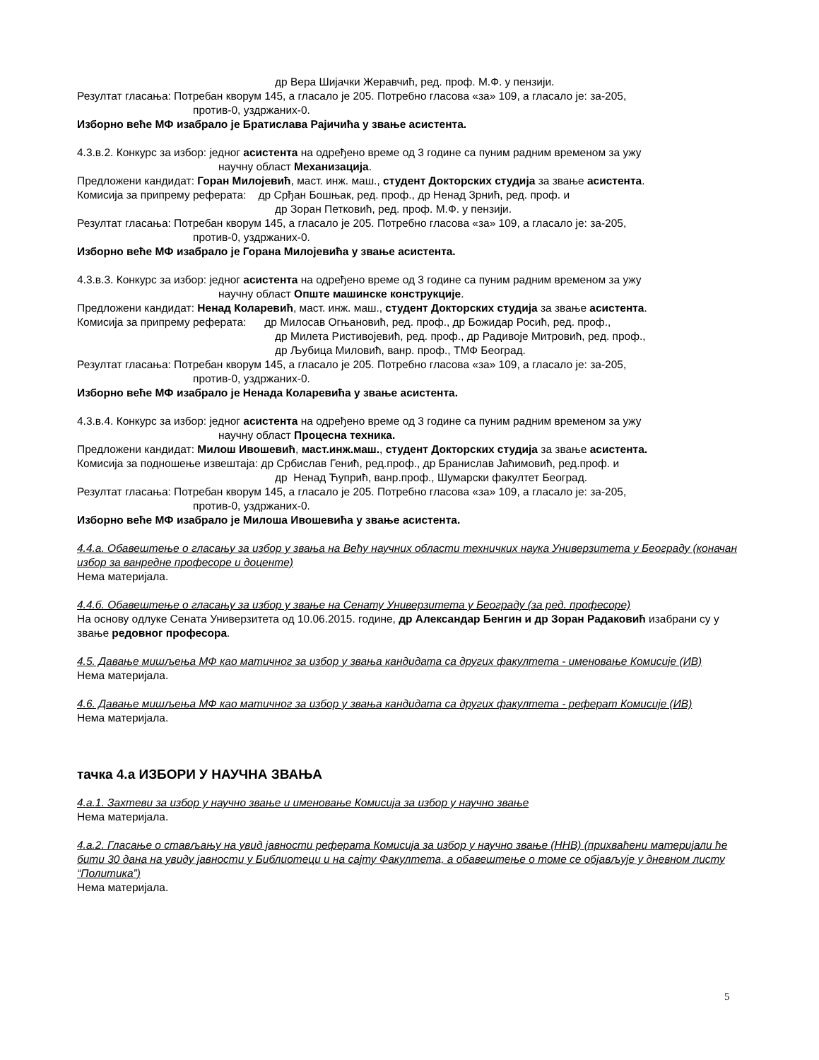др Вера Шијачки Жеравчић, ред. проф. М.Ф. у пензији.
Резултат гласања: Потребан кворум 145, а гласало је 205. Потребно гласова «за» 109, а гласало је: за-205,
против-0, уздржаних-0.
Изборно веће МФ изабрало је Братислава Рајичића у звање асистента.
4.3.в.2. Конкурс за избор: једног асистента на одређено време од 3 године са пуним радним временом за ужу
научну област Механизација.
Предложени кандидат: Горан Милојевић, маст. инж. маш., студент Докторских студија за звање асистента.
Комисија за припрему реферата: др Срђан Бошњак, ред. проф., др Ненад Зрнић, ред. проф. и
др Зоран Петковић, ред. проф. М.Ф. у пензији.
Резултат гласања: Потребан кворум 145, а гласало је 205. Потребно гласова «за» 109, а гласало је: за-205,
против-0, уздржаних-0.
Изборно веће МФ изабрало је Горана Милојевића у звање асистента.
4.3.в.3. Конкурс за избор: једног асистента на одређено време од 3 године са пуним радним временом за ужу
научну област Опште машинске конструкције.
Предложени кандидат: Ненад Коларевић, маст. инж. маш., студент Докторских студија за звање асистента.
Комисија за припрему реферата: др Милосав Огњановић, ред. проф., др Божидар Росић, ред. проф.,
др Милета Ристивојевић, ред. проф., др Радивоје Митровић, ред. проф.,
др Љубица Миловић, ванр. проф., ТМФ Београд.
Резултат гласања: Потребан кворум 145, а гласало је 205. Потребно гласова «за» 109, а гласало је: за-205,
против-0, уздржаних-0.
Изборно веће МФ изабрало је Ненада Коларевића у звање асистента.
4.3.в.4. Конкурс за избор: једног асистента на одређено време од 3 године са пуним радним временом за ужу
научну област Процесна техника.
Предложени кандидат: Милош Ивошевић, маст.инж.маш., студент Докторских студија за звање асистента.
Комисија за подношење извештаја: др Србислав Генић, ред.проф., др Бранислав Јаћимовић, ред.проф. и
др Ненад Ћупрић, ванр.проф., Шумарски факултет Београд.
Резултат гласања: Потребан кворум 145, а гласало је 205. Потребно гласова «за» 109, а гласало је: за-205,
против-0, уздржаних-0.
Изборно веће МФ изабрало је Милоша Ивошевића у звање асистента.
4.4.а. Обавештење о гласању за избор у звања на Већу научних области техничких наука Универзитета у Београду (коначан избор за ванредне професоре и доценте)
Нема материјала.
4.4.б. Обавештење о гласању за избор у звање на Сенату Универзитета у Београду (за ред. професоре)
На основу одлуке Сената Универзитета од 10.06.2015. године, др Александар Бенгин и др Зоран Радаковић изабрани су у звање редовног професора.
4.5. Давање мишљења МФ као матичног за избор у звања кандидата са других факултета - именовање Комисије (ИВ)
Нема материјала.
4.6. Давање мишљења МФ као матичног за избор у звања кандидата са других факултета - реферат Комисије (ИВ)
Нема материјала.
тачка 4.а ИЗБОРИ У НАУЧНА ЗВАЊА
4.а.1. Захтеви за избор у научно звање и именовање Комисија за избор у научно звање
Нема материјала.
4.а.2. Гласање о стављању на увид јавности реферата Комисија за избор у научно звање (ННВ) (прихваћени материјали ће бити 30 дана на увиду јавности у Библиотеци и на сајту Факултета, а обавештење о томе се објављује у дневном листу “Политика”)
Нема материјала.
5